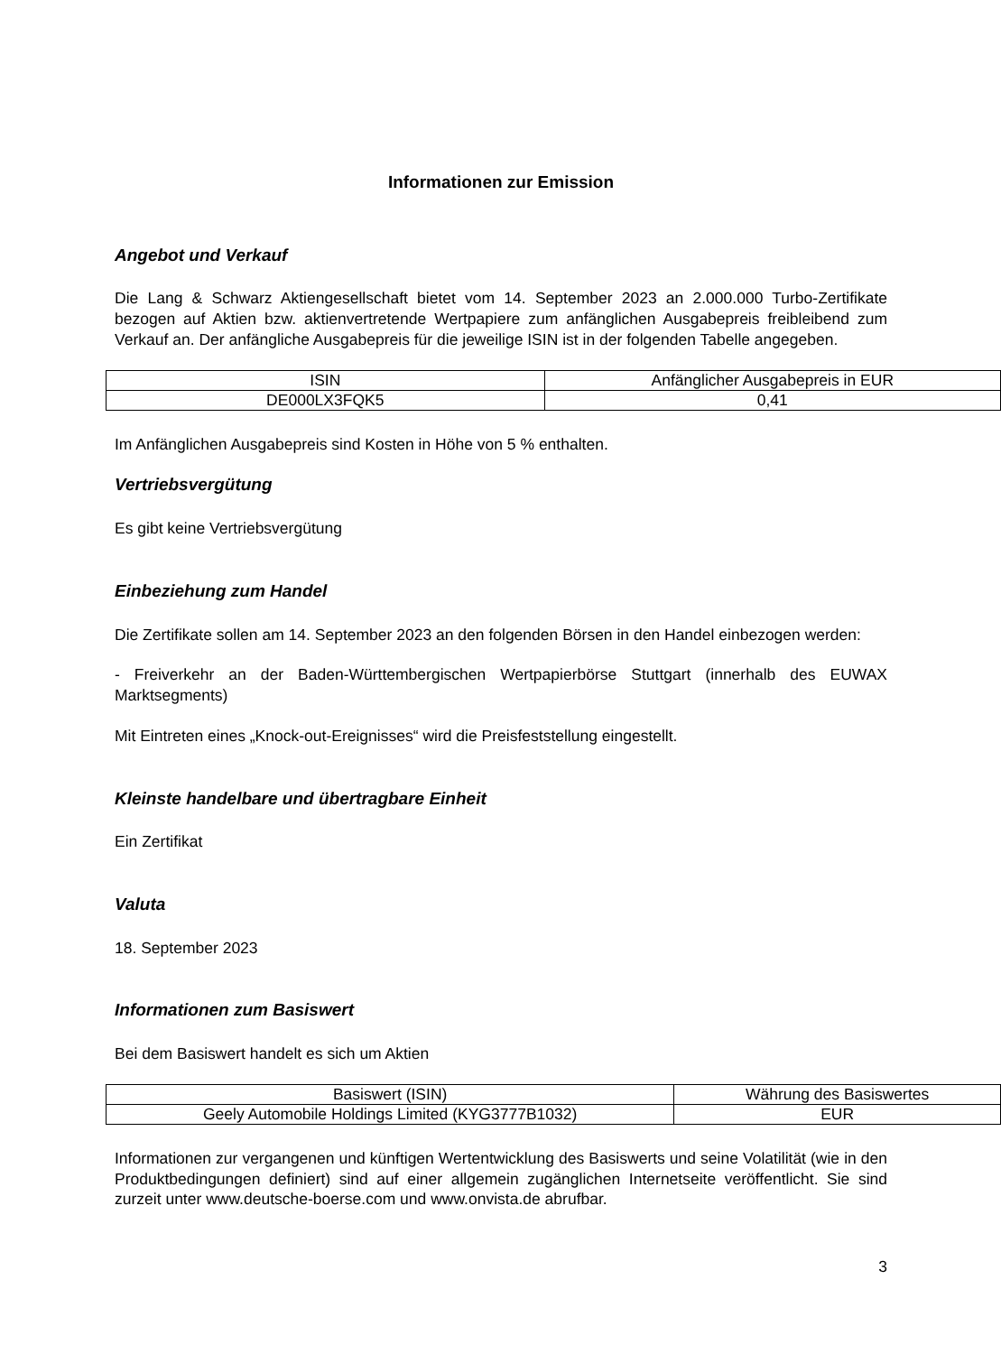Informationen zur Emission
Angebot und Verkauf
Die Lang & Schwarz Aktiengesellschaft bietet vom 14. September 2023 an 2.000.000 Turbo-Zertifikate bezogen auf Aktien bzw. aktienvertretende Wertpapiere zum anfänglichen Ausgabepreis freibleibend zum Verkauf an. Der anfängliche Ausgabepreis für die jeweilige ISIN ist in der folgenden Tabelle angegeben.
| ISIN | Anfänglicher Ausgabepreis in EUR |
| --- | --- |
| DE000LX3FQK5 | 0,41 |
Im Anfänglichen Ausgabepreis sind Kosten in Höhe von 5 % enthalten.
Vertriebsvergütung
Es gibt keine Vertriebsvergütung
Einbeziehung zum Handel
Die Zertifikate sollen am 14. September 2023 an den folgenden Börsen in den Handel einbezogen werden:
- Freiverkehr an der Baden-Württembergischen Wertpapierbörse Stuttgart (innerhalb des EUWAX Marktsegments)
Mit Eintreten eines „Knock-out-Ereignisses“ wird die Preisfeststellung eingestellt.
Kleinste handelbare und übertragbare Einheit
Ein Zertifikat
Valuta
18. September 2023
Informationen zum Basiswert
Bei dem Basiswert handelt es sich um Aktien
| Basiswert (ISIN) | Währung des Basiswertes |
| --- | --- |
| Geely Automobile Holdings Limited (KYG3777B1032) | EUR |
Informationen zur vergangenen und künftigen Wertentwicklung des Basiswerts und seine Volatilität (wie in den Produktbedingungen definiert) sind auf einer allgemein zugänglichen Internetseite veröffentlicht. Sie sind zurzeit unter www.deutsche-boerse.com und www.onvista.de abrufbar.
3